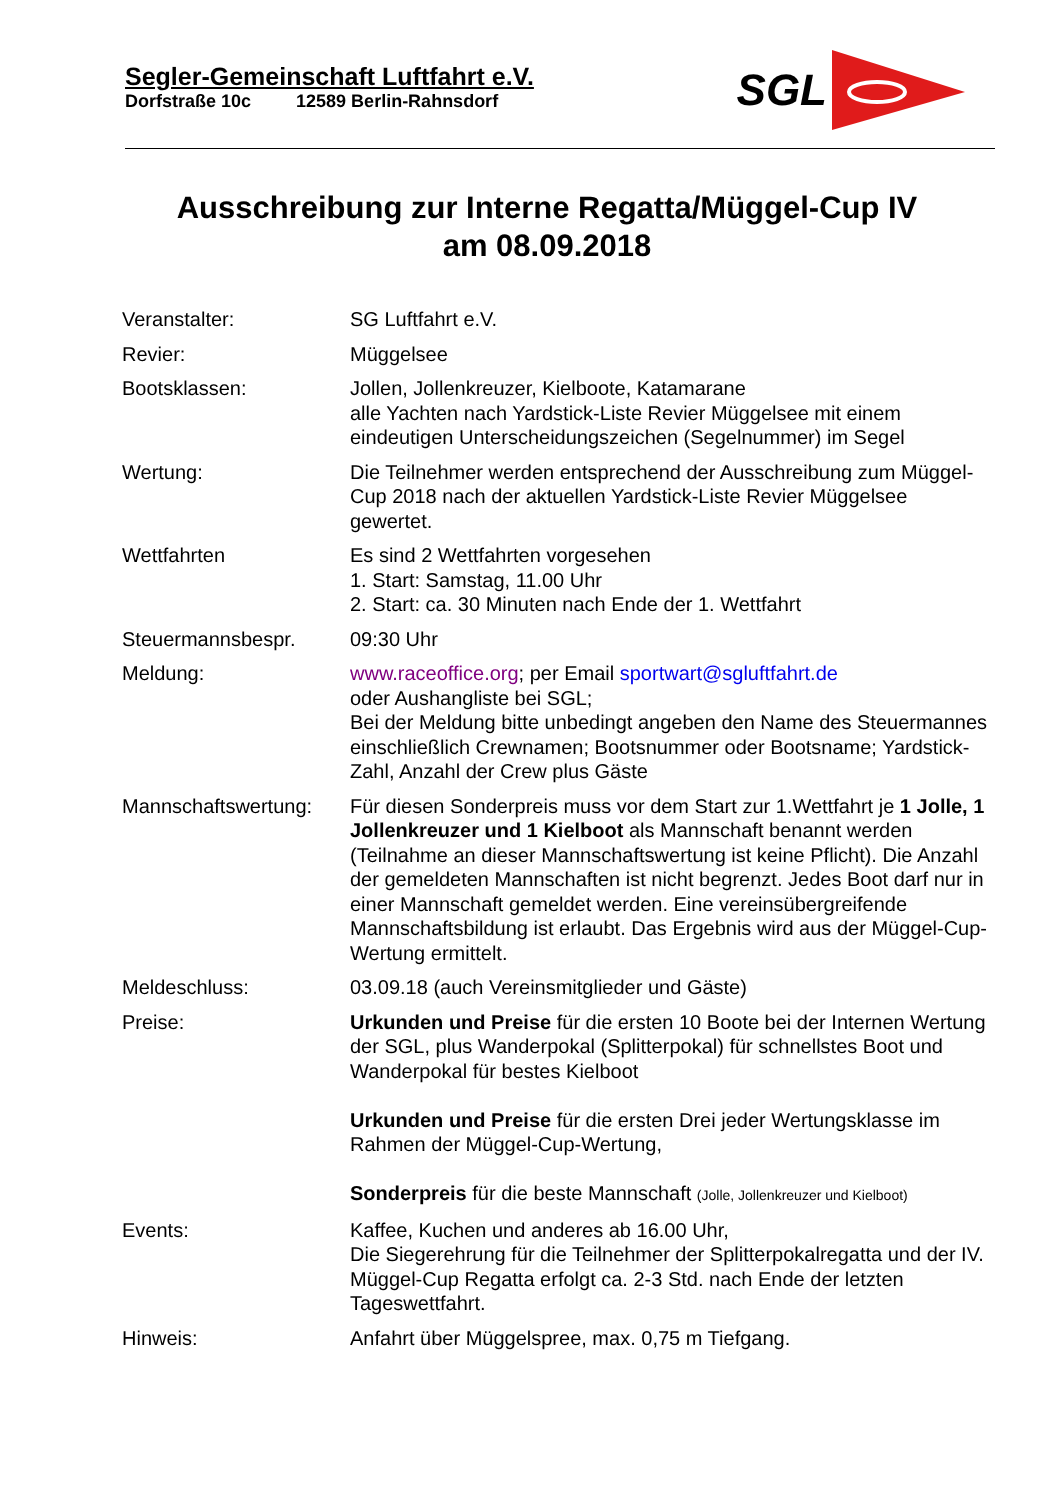Segler-Gemeinschaft Luftfahrt e.V.
Dorfstraße 10c 12589 Berlin-Rahnsdorf
SGL
Ausschreibung zur Interne Regatta/Müggel-Cup IV
am 08.09.2018
| Veranstalter: | SG Luftfahrt e.V. |
| Revier: | Müggelsee |
| Bootsklassen: | Jollen, Jollenkreuzer, Kielboote, Katamarane alle Yachten nach Yardstick-Liste Revier Müggelsee mit einem eindeutigen Unterscheidungszeichen (Segelnummer) im Segel |
| Wertung: | Die Teilnehmer werden entsprechend der Ausschreibung zum Müggel-Cup 2018 nach der aktuellen Yardstick-Liste Revier Müggelsee gewertet. |
| Wettfahrten | Es sind 2 Wettfahrten vorgesehen 1. Start: Samstag, 11.00 Uhr 2. Start: ca. 30 Minuten nach Ende der 1. Wettfahrt |
| Steuermannsbespr. | 09:30 Uhr |
| Meldung: | www.raceoffice.org ; per Email sportwart@sgluftfahrt.de oder Aushangliste bei SGL; Bei der Meldung bitte unbedingt angeben den Name des Steuermannes einschließlich Crewnamen; Bootsnummer oder Bootsname; Yardstick-Zahl, Anzahl der Crew plus Gäste |
| Mannschaftswertung: | Für diesen Sonderpreis muss vor dem Start zur 1.Wettfahrt je 1 Jolle, 1 Jollenkreuzer und 1 Kielboot als Mannschaft benannt werden (Teilnahme an dieser Mannschaftswertung ist keine Pflicht). Die Anzahl der gemeldeten Mannschaften ist nicht begrenzt. Jedes Boot darf nur in einer Mannschaft gemeldet werden. Eine vereinsübergreifende Mannschaftsbildung ist erlaubt. Das Ergebnis wird aus der Müggel-Cup-Wertung ermittelt. |
| Meldeschluss: | 03.09.18 (auch Vereinsmitglieder und Gäste) |
| Preise: | Urkunden und Preise für die ersten 10 Boote bei der Internen Wertung der SGL, plus Wanderpokal (Splitterpokal) für schnellstes Boot und Wanderpokal für bestes Kielboot Urkunden und Preise für die ersten Drei jeder Wertungsklasse im Rahmen der Müggel-Cup-Wertung, Sonderpreis für die beste Mannschaft (Jolle, Jollenkreuzer und Kielboot) |
| Events: | Kaffee, Kuchen und anderes ab 16.00 Uhr, Die Siegerehrung für die Teilnehmer der Splitterpokalregatta und der IV. Müggel-Cup Regatta erfolgt ca. 2-3 Std. nach Ende der letzten Tageswettfahrt. |
| Hinweis: | Anfahrt über Müggelspree, max. 0,75 m Tiefgang. |